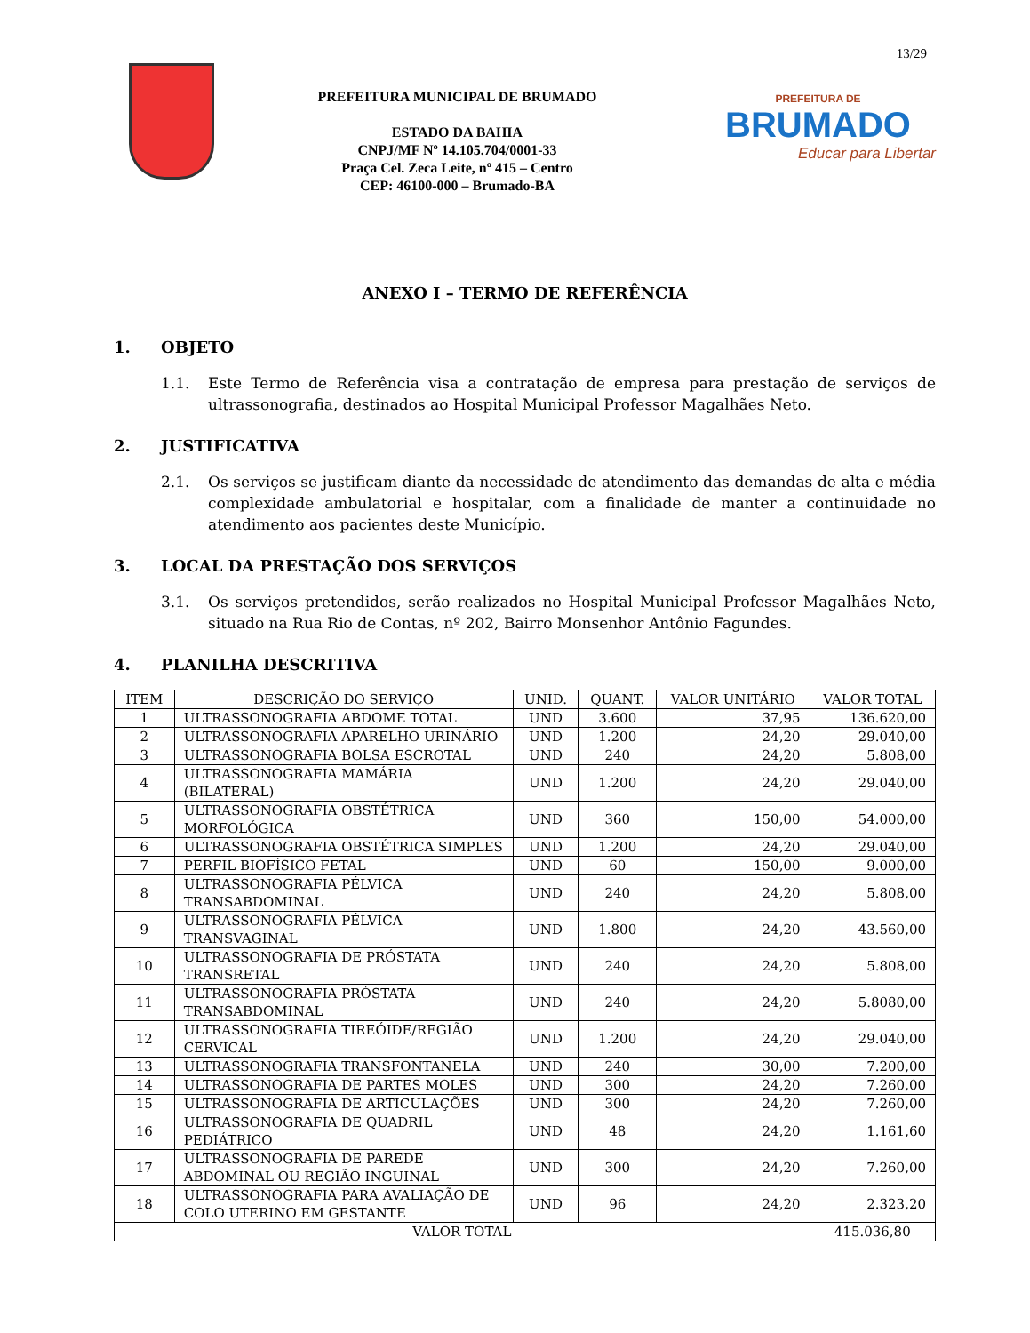13/29
PREFEITURA MUNICIPAL DE BRUMADO
ESTADO DA BAHIA
CNPJ/MF Nº 14.105.704/0001-33
Praça Cel. Zeca Leite, nº 415 – Centro
CEP: 46100-000 – Brumado-BA
PREFEITURA DE
BRUMADO
Educar para Libertar
ANEXO I – TERMO DE REFERÊNCIA
1. OBJETO
1.1. Este Termo de Referência visa a contratação de empresa para prestação de serviços de ultrassonografia, destinados ao Hospital Municipal Professor Magalhães Neto.
2. JUSTIFICATIVA
2.1. Os serviços se justificam diante da necessidade de atendimento das demandas de alta e média complexidade ambulatorial e hospitalar, com a finalidade de manter a continuidade no atendimento aos pacientes deste Município.
3. LOCAL DA PRESTAÇÃO DOS SERVIÇOS
3.1. Os serviços pretendidos, serão realizados no Hospital Municipal Professor Magalhães Neto, situado na Rua Rio de Contas, nº 202, Bairro Monsenhor Antônio Fagundes.
4. PLANILHA DESCRITIVA
| ITEM | DESCRIÇÃO DO SERVIÇO | UNID. | QUANT. | VALOR UNITÁRIO | VALOR TOTAL |
| --- | --- | --- | --- | --- | --- |
| 1 | ULTRASSONOGRAFIA ABDOME TOTAL | UND | 3.600 | 37,95 | 136.620,00 |
| 2 | ULTRASSONOGRAFIA APARELHO URINÁRIO | UND | 1.200 | 24,20 | 29.040,00 |
| 3 | ULTRASSONOGRAFIA BOLSA ESCROTAL | UND | 240 | 24,20 | 5.808,00 |
| 4 | ULTRASSONOGRAFIA MAMÁRIA (BILATERAL) | UND | 1.200 | 24,20 | 29.040,00 |
| 5 | ULTRASSONOGRAFIA OBSTÉTRICA MORFOLÓGICA | UND | 360 | 150,00 | 54.000,00 |
| 6 | ULTRASSONOGRAFIA OBSTÉTRICA SIMPLES | UND | 1.200 | 24,20 | 29.040,00 |
| 7 | PERFIL BIOFÍSICO FETAL | UND | 60 | 150,00 | 9.000,00 |
| 8 | ULTRASSONOGRAFIA PÉLVICA TRANSABDOMINAL | UND | 240 | 24,20 | 5.808,00 |
| 9 | ULTRASSONOGRAFIA PÉLVICA TRANSVAGINAL | UND | 1.800 | 24,20 | 43.560,00 |
| 10 | ULTRASSONOGRAFIA DE PRÓSTATA TRANSRETAL | UND | 240 | 24,20 | 5.808,00 |
| 11 | ULTRASSONOGRAFIA PRÓSTATA TRANSABDOMINAL | UND | 240 | 24,20 | 5.8080,00 |
| 12 | ULTRASSONOGRAFIA TIREÓIDE/REGIÃO CERVICAL | UND | 1.200 | 24,20 | 29.040,00 |
| 13 | ULTRASSONOGRAFIA TRANSFONTANELA | UND | 240 | 30,00 | 7.200,00 |
| 14 | ULTRASSONOGRAFIA DE PARTES MOLES | UND | 300 | 24,20 | 7.260,00 |
| 15 | ULTRASSONOGRAFIA DE ARTICULAÇÕES | UND | 300 | 24,20 | 7.260,00 |
| 16 | ULTRASSONOGRAFIA DE QUADRIL PEDIÁTRICO | UND | 48 | 24,20 | 1.161,60 |
| 17 | ULTRASSONOGRAFIA DE PAREDE ABDOMINAL OU REGIÃO INGUINAL | UND | 300 | 24,20 | 7.260,00 |
| 18 | ULTRASSONOGRAFIA PARA AVALIAÇÃO DE COLO UTERINO EM GESTANTE | UND | 96 | 24,20 | 2.323,20 |
| VALOR TOTAL | | | | | 415.036,80 |